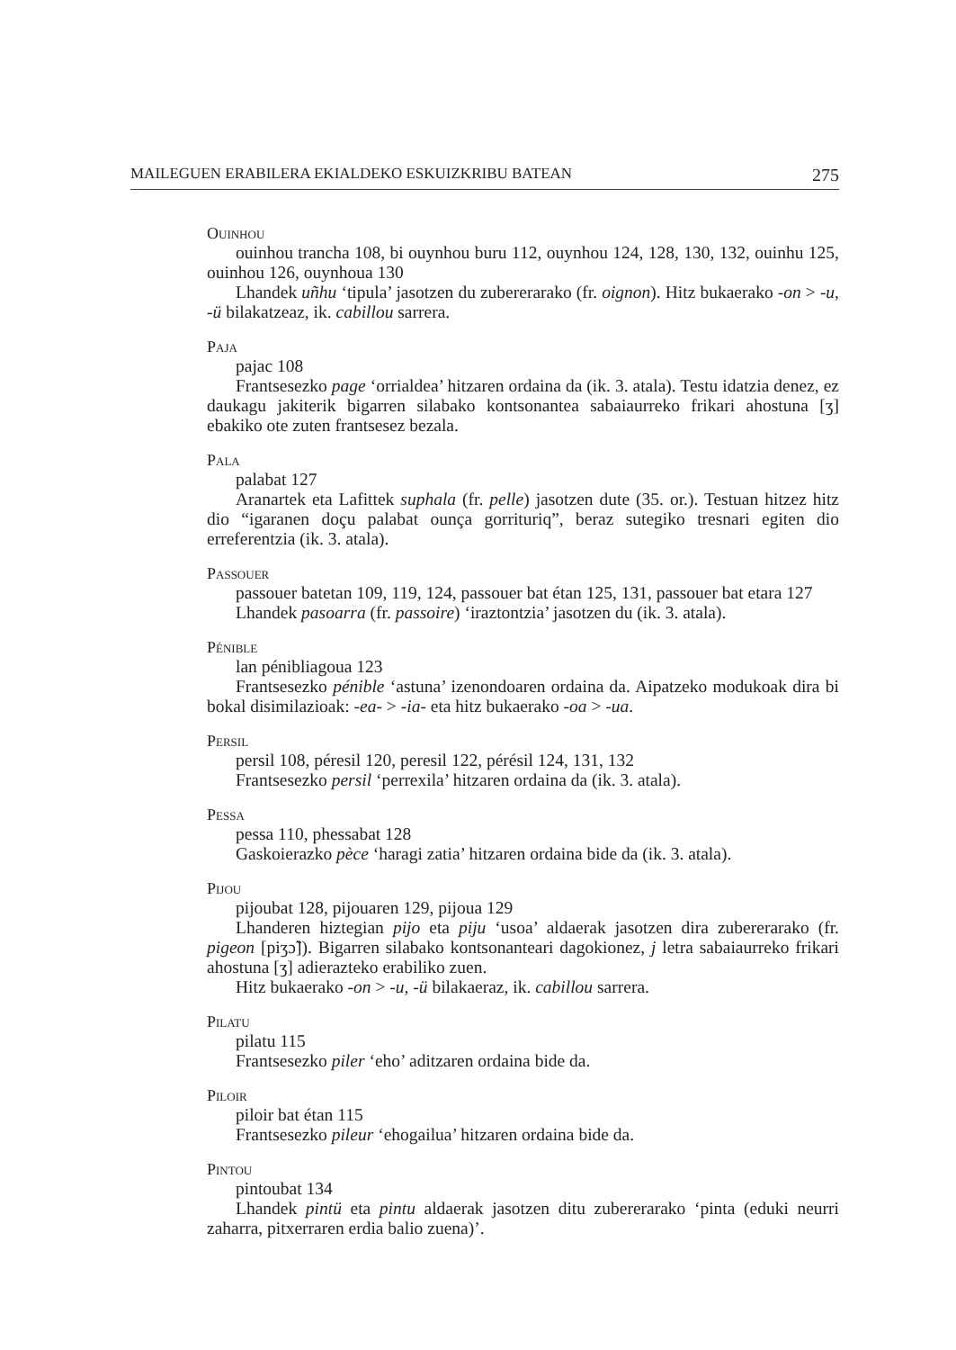MAILEGUEN ERABILERA EKIALDEKO ESKUIZKRIBU BATEAN 275
Ouinhou
ouinhou trancha 108, bi ouynhou buru 112, ouynhou 124, 128, 130, 132, ouinhu 125, ouinhou 126, ouynhoua 130
Lhandek uñhu ‘tipula’ jasotzen du zubererarako (fr. oignon). Hitz bukaerako -on > -u, -ü bilakatzeaz, ik. cabillou sarrera.
Paja
pajac 108
Frantsesezko page ‘orrialdea’ hitzaren ordaina da (ik. 3. atala). Testu idatzia denez, ez daukagu jakiterik bigarren silabako kontsonantea sabaiaurreko frikari ahostuna [ʒ] ebakiko ote zuten frantsesez bezala.
Pala
palabat 127
Aranartek eta Lafittek suphala (fr. pelle) jasotzen dute (35. or.). Testuan hitzez hitz dio “igaranen doçu palabat ounça gorrituriq”, beraz sutegiko tresnari egiten dio erreferentzia (ik. 3. atala).
Passouer
passouer batetan 109, 119, 124, passouer bat étan 125, 131, passouer bat etara 127
Lhandek pasoarra (fr. passoire) ‘iraztontzia’ jasotzen du (ik. 3. atala).
Pénible
lan pénibliagoua 123
Frantsesezko pénible ‘astuna’ izenondoaren ordaina da. Aipatzeko modukoak dira bi bokal disimilazioak: -ea- > -ia- eta hitz bukaerako -oa > -ua.
Persil
persil 108, péresil 120, peresil 122, pérésil 124, 131, 132
Frantsesezko persil ‘perrexila’ hitzaren ordaina da (ik. 3. atala).
Pessa
pessa 110, phessabat 128
Gaskoierazko pèce ‘haragi zatia’ hitzaren ordaina bide da (ik. 3. atala).
Pijou
pijoubat 128, pijouaren 129, pijoua 129
Lhanderen hiztegian pijo eta piju ‘usoa’ aldaerak jasotzen dira zubererarako (fr. pigeon [piʒɔ̃]). Bigarren silabako kontsonanteari dagokionez, j letra sabaiaurreko frikari ahostuna [ʒ] adierazteko erabiliko zuen.
Hitz bukaerako -on > -u, -ü bilakaeraz, ik. cabillou sarrera.
Pilatu
pilatu 115
Frantsesezko piler ‘eho’ aditzaren ordaina bide da.
Piloir
piloir bat étan 115
Frantsesezko pileur ‘ehogailua’ hitzaren ordaina bide da.
Pintou
pintoubat 134
Lhandek pintü eta pintu aldaerak jasotzen ditu zubererarako ‘pinta (eduki neurri zaharra, pitxerraren erdia balio zuena)’.